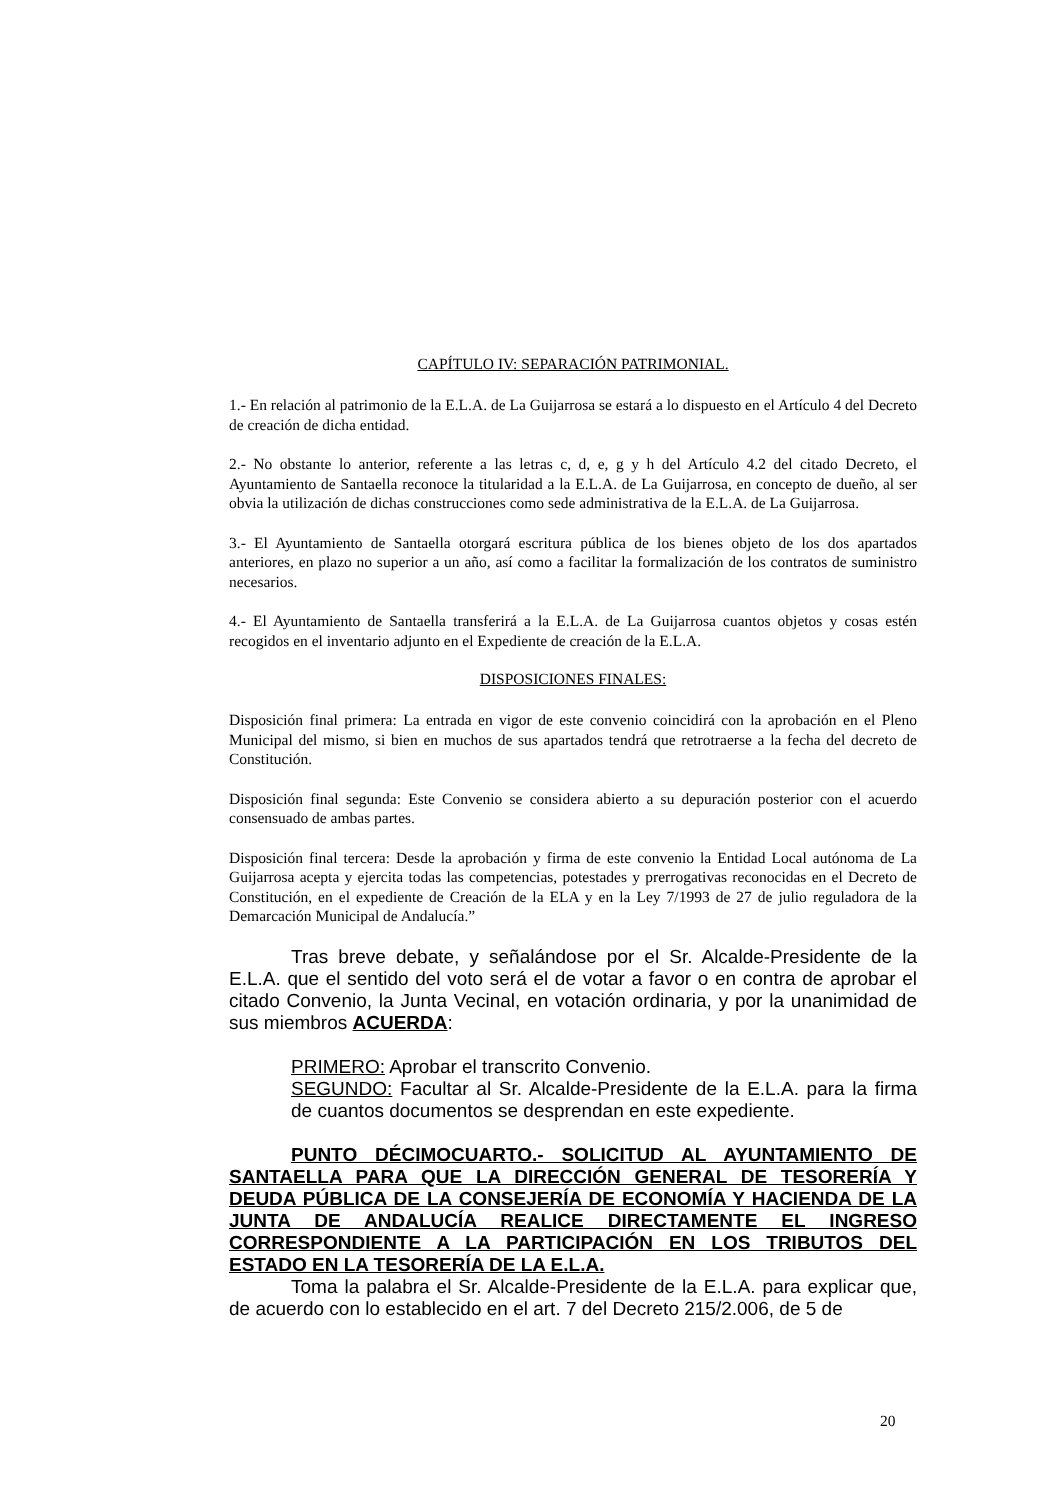CAPÍTULO IV: SEPARACIÓN PATRIMONIAL.
1.- En relación al patrimonio de la E.L.A. de La Guijarrosa se estará a lo dispuesto en el Artículo 4 del Decreto de creación de dicha entidad.
2.- No obstante lo anterior, referente a las letras c, d, e, g y h del Artículo 4.2 del citado Decreto, el Ayuntamiento de Santaella reconoce la titularidad a la E.L.A. de La Guijarrosa, en concepto de dueño, al ser obvia la utilización de dichas construcciones como sede administrativa de la E.L.A. de La Guijarrosa.
3.- El Ayuntamiento de Santaella otorgará escritura pública de los bienes objeto de los dos apartados anteriores, en plazo no superior a un año, así como a facilitar la formalización de los contratos de suministro necesarios.
4.- El Ayuntamiento de Santaella transferirá a la E.L.A. de La Guijarrosa cuantos objetos y cosas estén recogidos en el inventario adjunto en el Expediente de creación de la E.L.A.
DISPOSICIONES FINALES:
Disposición final primera: La entrada en vigor de este convenio coincidirá con la aprobación en el Pleno Municipal del mismo, si bien en muchos de sus apartados tendrá que retrotraerse a la fecha del decreto de Constitución.
Disposición final segunda: Este Convenio se considera abierto a su depuración posterior con el acuerdo consensuado de ambas partes.
Disposición final tercera: Desde la aprobación y firma de este convenio la Entidad Local autónoma de La Guijarrosa acepta y ejercita todas las competencias, potestades y prerrogativas reconocidas en el Decreto de Constitución, en el expediente de Creación de la ELA y en la Ley 7/1993 de 27 de julio reguladora de la Demarcación Municipal de Andalucía.”
Tras breve debate, y señalándose por el Sr. Alcalde-Presidente de la E.L.A. que el sentido del voto será el de votar a favor o en contra de aprobar el citado Convenio, la Junta Vecinal, en votación ordinaria, y por la unanimidad de sus miembros ACUERDA:
PRIMERO: Aprobar el transcrito Convenio.
SEGUNDO: Facultar al Sr. Alcalde-Presidente de la E.L.A. para la firma de cuantos documentos se desprendan en este expediente.
PUNTO DÉCIMOCUARTO.- SOLICITUD AL AYUNTAMIENTO DE SANTAELLA PARA QUE LA DIRECCIÓN GENERAL DE TESORERÍA Y DEUDA PÚBLICA DE LA CONSEJERÍA DE ECONOMÍA Y HACIENDA DE LA JUNTA DE ANDALUCÍA REALICE DIRECTAMENTE EL INGRESO CORRESPONDIENTE A LA PARTICIPACIÓN EN LOS TRIBUTOS DEL ESTADO EN LA TESORERÍA DE LA E.L.A.
Toma la palabra el Sr. Alcalde-Presidente de la E.L.A. para explicar que, de acuerdo con lo establecido en el art. 7 del Decreto 215/2.006, de 5 de
20